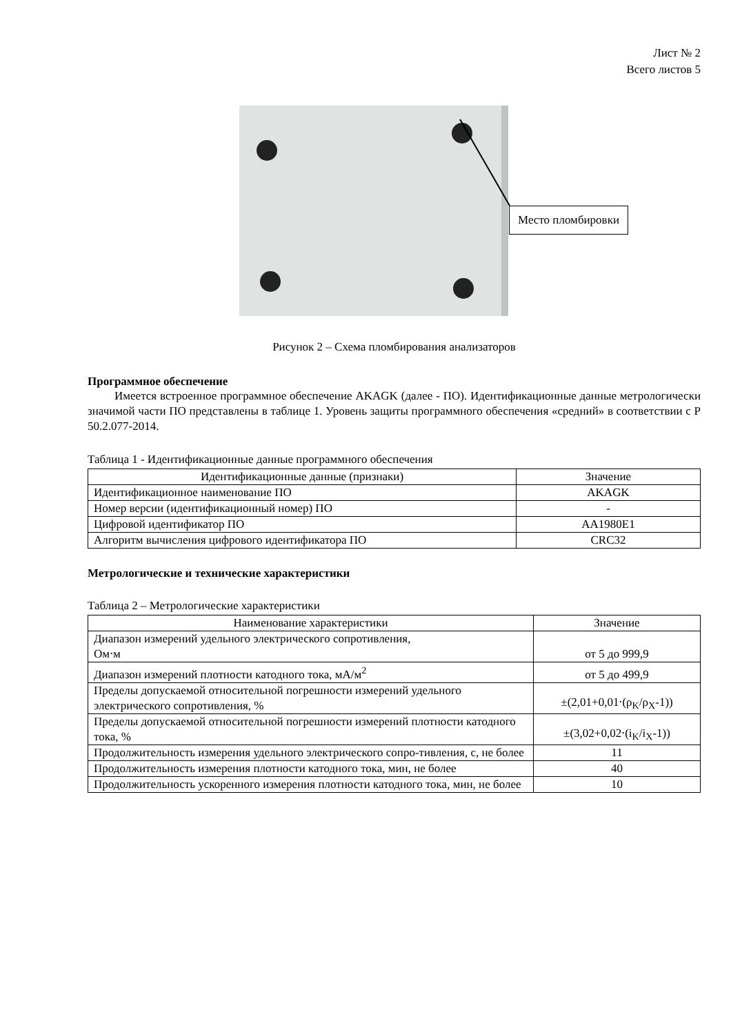Лист № 2
Всего листов 5
Место пломбировки
Рисунок 2 – Схема пломбирования анализаторов
Программное обеспечение
Имеется встроенное программное обеспечение AKAGK (далее - ПО). Идентификационные данные метрологически значимой части ПО представлены в таблице 1. Уровень защиты программного обеспечения «средний» в соответствии с Р 50.2.077-2014.
Таблица 1 - Идентификационные данные программного обеспечения
| Идентификационные данные (признаки) | Значение |
| --- | --- |
| Идентификационное наименование ПО | AKAGK |
| Номер версии (идентификационный номер) ПО | - |
| Цифровой идентификатор ПО | AA1980E1 |
| Алгоритм вычисления цифрового идентификатора ПО | CRC32 |
Метрологические и технические характеристики
Таблица 2 – Метрологические характеристики
| Наименование характеристики | Значение |
| --- | --- |
| Диапазон измерений удельного электрического сопротивления, Ом⋅м | от 5 до 999,9 |
| Диапазон измерений плотности катодного тока, мА/м<sup>2</sup> | от 5 до 499,9 |
| Пределы допускаемой относительной погрешности измерений удельного электрического сопротивления, % | ±(2,01+0,01⋅(ρ<sub>K</sub>/ρ<sub>X</sub>-1)) |
| Пределы допускаемой относительной погрешности измерений плотности катодного тока, % | ±(3,02+0,02⋅(i<sub>K</sub>/i<sub>X</sub>-1)) |
| Продолжительность измерения удельного электрического сопро-тивления, с, не более | 11 |
| Продолжительность измерения плотности катодного тока, мин, не более | 40 |
| Продолжительность ускоренного измерения плотности катодного тока, мин, не более | 10 |